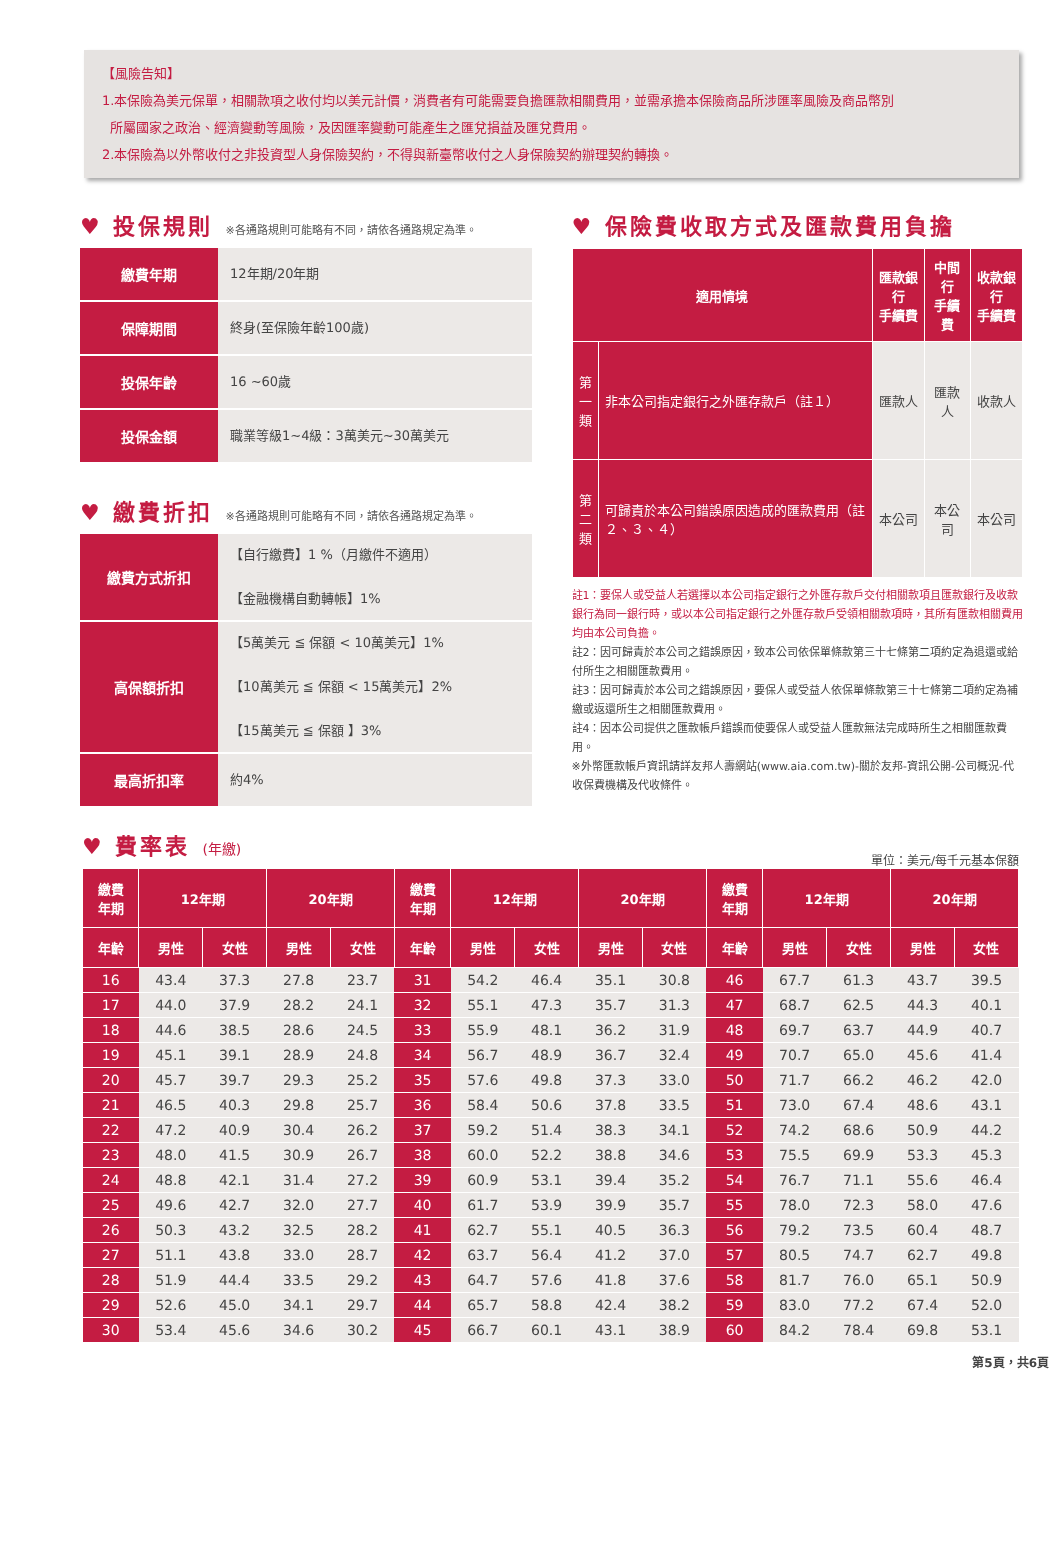【風險告知】
1.本保險為美元保單，相關款項之收付均以美元計價，消費者有可能需要負擔匯款相關費用，並需承擔本保險商品所涉匯率風險及商品幣別
所屬國家之政治、經濟變動等風險，及因匯率變動可能產生之匯兌損益及匯兌費用。
2.本保險為以外幣收付之非投資型人身保險契約，不得與新臺幣收付之人身保險契約辦理契約轉換。
♥ 投保規則 ※各通路規則可能略有不同，請依各通路規定為準。
| 繳費年期 | 12年期/20年期 |
| 保障期間 | 終身(至保險年齡100歲) |
| 投保年齡 | 16 ~60歲 |
| 投保金額 | 職業等級1~4級：3萬美元~30萬美元 |
♥ 繳費折扣 ※各通路規則可能略有不同，請依各通路規定為準。
| 繳費方式折扣 | 【自行繳費】1 %（月繳件不適用） 【金融機構自動轉帳】1% |
| 高保額折扣 | 【5萬美元 ≦ 保額 < 10萬美元】1% 【10萬美元 ≦ 保額 < 15萬美元】2% 【15萬美元 ≦ 保額 】3% |
| 最高折扣率 | 約4% |
♥ 保險費收取方式及匯款費用負擔
| 適用情境 | | 匯款銀行 手續費 | 中間行 手續費 | 收款銀行 手續費 |
| --- | --- | --- | --- | --- |
| 第 一 類 | 非本公司指定銀行之外匯存款戶（註１） | 匯款人 | 匯款人 | 收款人 |
| 第 二 類 | 可歸責於本公司錯誤原因造成的匯款費用（註２、３、４） | 本公司 | 本公司 | 本公司 |
註1：要保人或受益人若選擇以本公司指定銀行之外匯存款戶交付相關款項且匯款銀行及收款銀行為同一銀行時，或以本公司指定銀行之外匯存款戶受領相關款項時，其所有匯款相關費用均由本公司負擔。
註2：因可歸責於本公司之錯誤原因，致本公司依保單條款第三十七條第二項約定為退還或給付所生之相關匯款費用。
註3：因可歸責於本公司之錯誤原因，要保人或受益人依保單條款第三十七條第二項約定為補繳或返還所生之相關匯款費用。
註4：因本公司提供之匯款帳戶錯誤而使要保人或受益人匯款無法完成時所生之相關匯款費用。
※外幣匯款帳戶資訊請詳友邦人壽網站(www.aia.com.tw)-關於友邦-資訊公開-公司概況-代收保費機構及代收條件。
♥ 費率表 (年繳)
單位：美元/每千元基本保額
| 繳費 年期 | 12年期 | | 20年期 | | 繳費 年期 | 12年期 | | 20年期 | | 繳費 年期 | 12年期 | | 20年期 | |
| --- | --- | --- | --- | --- | --- | --- | --- | --- | --- | --- | --- | --- | --- | --- |
| 年齡 | 男性 | 女性 | 男性 | 女性 | 年齡 | 男性 | 女性 | 男性 | 女性 | 年齡 | 男性 | 女性 | 男性 | 女性 |
| 16 | 43.4 | 37.3 | 27.8 | 23.7 | 31 | 54.2 | 46.4 | 35.1 | 30.8 | 46 | 67.7 | 61.3 | 43.7 | 39.5 |
| 17 | 44.0 | 37.9 | 28.2 | 24.1 | 32 | 55.1 | 47.3 | 35.7 | 31.3 | 47 | 68.7 | 62.5 | 44.3 | 40.1 |
| 18 | 44.6 | 38.5 | 28.6 | 24.5 | 33 | 55.9 | 48.1 | 36.2 | 31.9 | 48 | 69.7 | 63.7 | 44.9 | 40.7 |
| 19 | 45.1 | 39.1 | 28.9 | 24.8 | 34 | 56.7 | 48.9 | 36.7 | 32.4 | 49 | 70.7 | 65.0 | 45.6 | 41.4 |
| 20 | 45.7 | 39.7 | 29.3 | 25.2 | 35 | 57.6 | 49.8 | 37.3 | 33.0 | 50 | 71.7 | 66.2 | 46.2 | 42.0 |
| 21 | 46.5 | 40.3 | 29.8 | 25.7 | 36 | 58.4 | 50.6 | 37.8 | 33.5 | 51 | 73.0 | 67.4 | 48.6 | 43.1 |
| 22 | 47.2 | 40.9 | 30.4 | 26.2 | 37 | 59.2 | 51.4 | 38.3 | 34.1 | 52 | 74.2 | 68.6 | 50.9 | 44.2 |
| 23 | 48.0 | 41.5 | 30.9 | 26.7 | 38 | 60.0 | 52.2 | 38.8 | 34.6 | 53 | 75.5 | 69.9 | 53.3 | 45.3 |
| 24 | 48.8 | 42.1 | 31.4 | 27.2 | 39 | 60.9 | 53.1 | 39.4 | 35.2 | 54 | 76.7 | 71.1 | 55.6 | 46.4 |
| 25 | 49.6 | 42.7 | 32.0 | 27.7 | 40 | 61.7 | 53.9 | 39.9 | 35.7 | 55 | 78.0 | 72.3 | 58.0 | 47.6 |
| 26 | 50.3 | 43.2 | 32.5 | 28.2 | 41 | 62.7 | 55.1 | 40.5 | 36.3 | 56 | 79.2 | 73.5 | 60.4 | 48.7 |
| 27 | 51.1 | 43.8 | 33.0 | 28.7 | 42 | 63.7 | 56.4 | 41.2 | 37.0 | 57 | 80.5 | 74.7 | 62.7 | 49.8 |
| 28 | 51.9 | 44.4 | 33.5 | 29.2 | 43 | 64.7 | 57.6 | 41.8 | 37.6 | 58 | 81.7 | 76.0 | 65.1 | 50.9 |
| 29 | 52.6 | 45.0 | 34.1 | 29.7 | 44 | 65.7 | 58.8 | 42.4 | 38.2 | 59 | 83.0 | 77.2 | 67.4 | 52.0 |
| 30 | 53.4 | 45.6 | 34.6 | 30.2 | 45 | 66.7 | 60.1 | 43.1 | 38.9 | 60 | 84.2 | 78.4 | 69.8 | 53.1 |
第5頁，共6頁